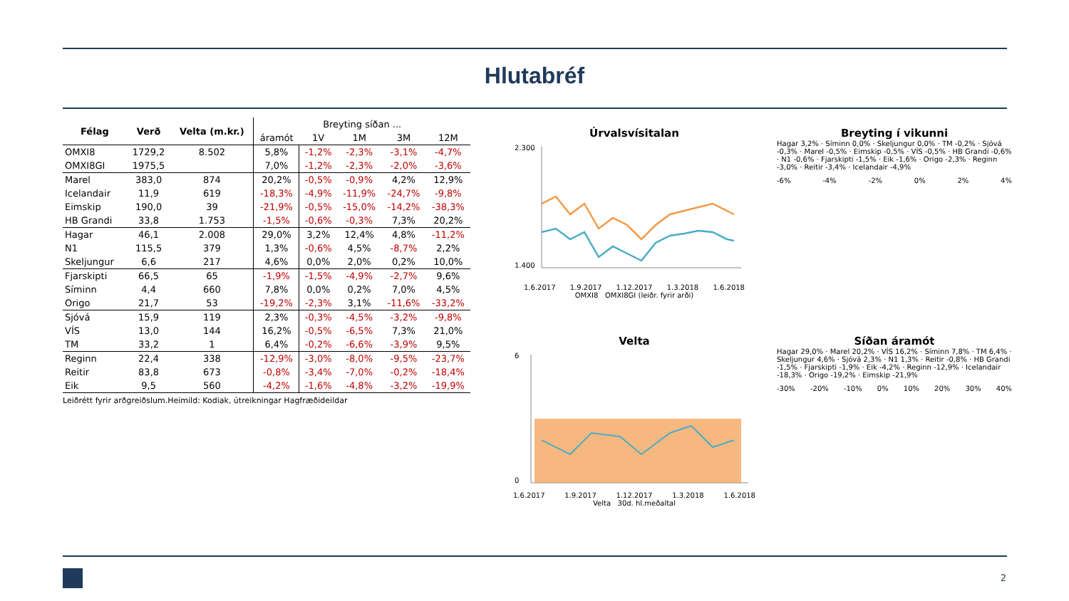Hlutabréf
| Félag | Verð | Velta (m.kr.) | Breyting síðan ... | | | | |
| --- | --- | --- | --- | --- | --- | --- | --- |
| | | | áramót | 1V | 1M | 3M | 12M |
| OMXI8 | 1729,2 | 8.502 | 5,8% | -1,2% | -2,3% | -3,1% | -4,7% |
| OMXI8GI | 1975,5 | | 7,0% | -1,2% | -2,3% | -2,0% | -3,6% |
| Marel | 383,0 | 874 | 20,2% | -0,5% | -0,9% | 4,2% | 12,9% |
| Icelandair | 11,9 | 619 | -18,3% | -4,9% | -11,9% | -24,7% | -9,8% |
| Eimskip | 190,0 | 39 | -21,9% | -0,5% | -15,0% | -14,2% | -38,3% |
| HB Grandi | 33,8 | 1.753 | -1,5% | -0,6% | -0,3% | 7,3% | 20,2% |
| Hagar | 46,1 | 2.008 | 29,0% | 3,2% | 12,4% | 4,8% | -11,2% |
| N1 | 115,5 | 379 | 1,3% | -0,6% | 4,5% | -8,7% | 2,2% |
| Skeljungur | 6,6 | 217 | 4,6% | 0,0% | 2,0% | 0,2% | 10,0% |
| Fjarskipti | 66,5 | 65 | -1,9% | -1,5% | -4,9% | -2,7% | 9,6% |
| Síminn | 4,4 | 660 | 7,8% | 0,0% | 0,2% | 7,0% | 4,5% |
| Origo | 21,7 | 53 | -19,2% | -2,3% | 3,1% | -11,6% | -33,2% |
| Sjóvá | 15,9 | 119 | 2,3% | -0,3% | -4,5% | -3,2% | -9,8% |
| VÍS | 13,0 | 144 | 16,2% | -0,5% | -6,5% | 7,3% | 21,0% |
| TM | 33,2 | 1 | 6,4% | -0,2% | -6,6% | -3,9% | 9,5% |
| Reginn | 22,4 | 338 | -12,9% | -3,0% | -8,0% | -9,5% | -23,7% |
| Reitir | 83,8 | 673 | -0,8% | -3,4% | -7,0% | -0,2% | -18,4% |
| Eik | 9,5 | 560 | -4,2% | -1,6% | -4,8% | -3,2% | -19,9% |
Leiðrétt fyrir arðgreiðslum.Heimild: Kodiak, útreikningar Hagfræðideildar
Úrvalsvísitalan
2.300
1.400
1.6.2017 1.9.2017 1.12.2017 1.3.2018 1.6.2018
OMXI8 OMXI8GI (leiðr. fyrir arði)
Breyting í vikunni
Hagar 3,2% · Síminn 0,0% · Skeljungur 0,0% · TM -0,2% · Sjóvá -0,3% · Marel -0,5% · Eimskip -0,5% · VÍS -0,5% · HB Grandi -0,6% · N1 -0,6% · Fjarskipti -1,5% · Eik -1,6% · Origo -2,3% · Reginn -3,0% · Reitir -3,4% · Icelandair -4,9%
-6% -4% -2% 0% 2% 4%
Velta
6
0
1.6.2017 1.9.2017 1.12.2017 1.3.2018 1.6.2018
Velta 30d. hl.meðaltal
Síðan áramót
Hagar 29,0% · Marel 20,2% · VÍS 16,2% · Síminn 7,8% · TM 6,4% · Skeljungur 4,6% · Sjóvá 2,3% · N1 1,3% · Reitir -0,8% · HB Grandi -1,5% · Fjarskipti -1,9% · Eik -4,2% · Reginn -12,9% · Icelandair -18,3% · Origo -19,2% · Eimskip -21,9%
-30% -20% -10% 0% 10% 20% 30% 40%
2